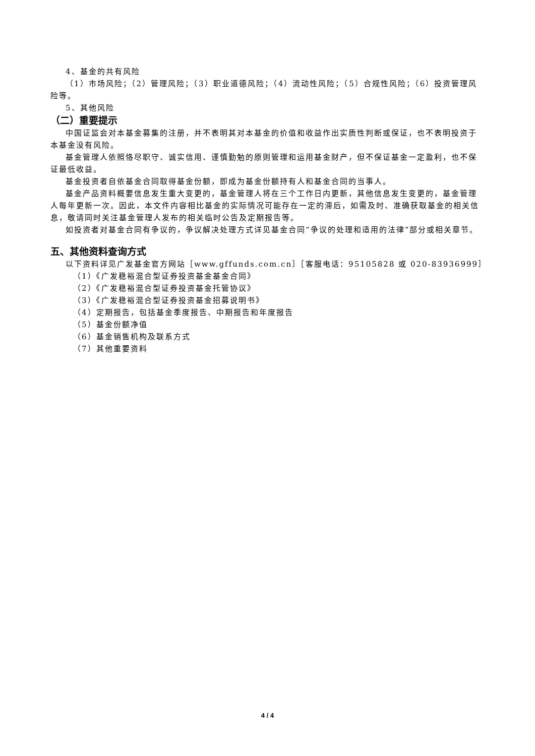4、基金的共有风险
（1）市场风险；（2）管理风险；（3）职业道德风险；（4）流动性风险；（5）合规性风险；（6）投资管理风险等。
5、其他风险
（二）重要提示
中国证监会对本基金募集的注册，并不表明其对本基金的价值和收益作出实质性判断或保证，也不表明投资于本基金没有风险。
基金管理人依照恪尽职守、诚实信用、谨慎勤勉的原则管理和运用基金财产，但不保证基金一定盈利，也不保证最低收益。
基金投资者自依基金合同取得基金份额，即成为基金份额持有人和基金合同的当事人。
基金产品资料概要信息发生重大变更的，基金管理人将在三个工作日内更新，其他信息发生变更的，基金管理人每年更新一次。因此，本文件内容相比基金的实际情况可能存在一定的滞后，如需及时、准确获取基金的相关信息，敬请同时关注基金管理人发布的相关临时公告及定期报告等。
如投资者对基金合同有争议的，争议解决处理方式详见基金合同“争议的处理和适用的法律”部分或相关章节。
五、其他资料查询方式
以下资料详见广发基金官方网站［www.gffunds.com.cn］［客服电话：95105828 或 020-83936999］
（1）《广发稳裕混合型证券投资基金基金合同》
（2）《广发稳裕混合型证券投资基金托管协议》
（3）《广发稳裕混合型证券投资基金招募说明书》
（4）定期报告，包括基金季度报告、中期报告和年度报告
（5）基金份额净值
（6）基金销售机构及联系方式
（7）其他重要资料
4 / 4